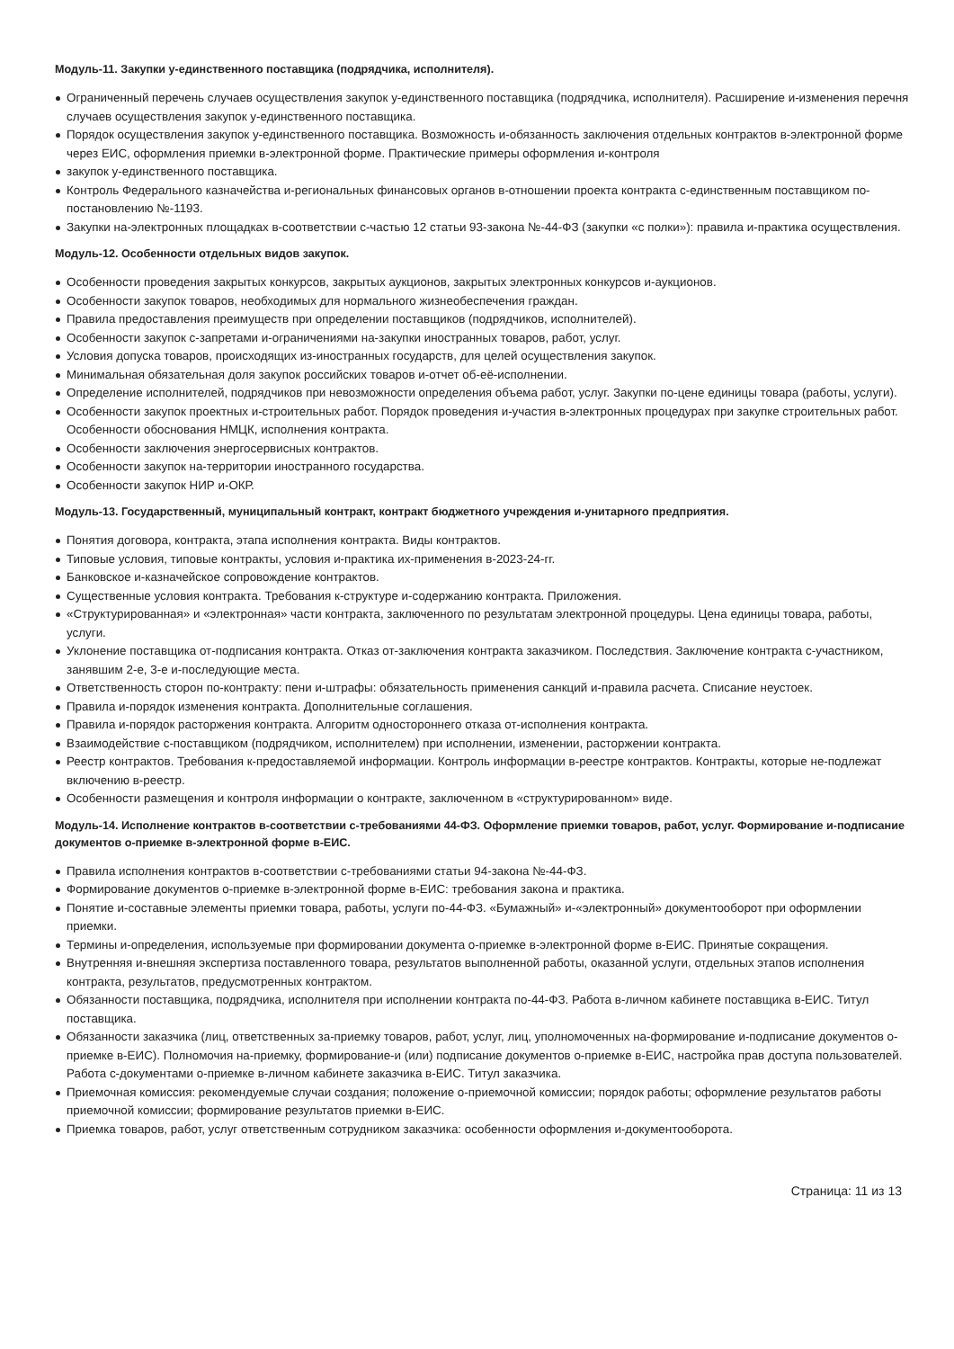Модуль-11. Закупки у-единственного поставщика (подрядчика, исполнителя).
Ограниченный перечень случаев осуществления закупок у-единственного поставщика (подрядчика, исполнителя). Расширение и-изменения перечня случаев осуществления закупок у-единственного поставщика.
Порядок осуществления закупок у-единственного поставщика. Возможность и-обязанность заключения отдельных контрактов в-электронной форме через ЕИС, оформления приемки в-электронной форме. Практические примеры оформления и-контроля
закупок у-единственного поставщика.
Контроль Федерального казначейства и-региональных финансовых органов в-отношении проекта контракта с-единственным поставщиком по-постановлению №-1193.
Закупки на-электронных площадках в-соответствии с-частью 12 статьи 93-закона №-44-ФЗ (закупки «с полки»): правила и-практика осуществления.
Модуль-12. Особенности отдельных видов закупок.
Особенности проведения закрытых конкурсов, закрытых аукционов, закрытых электронных конкурсов и-аукционов.
Особенности закупок товаров, необходимых для нормального жизнеобеспечения граждан.
Правила предоставления преимуществ при определении поставщиков (подрядчиков, исполнителей).
Особенности закупок с-запретами и-ограничениями на-закупки иностранных товаров, работ, услуг.
Условия допуска товаров, происходящих из-иностранных государств, для целей осуществления закупок.
Минимальная обязательная доля закупок российских товаров и-отчет об-её-исполнении.
Определение исполнителей, подрядчиков при невозможности определения объема работ, услуг. Закупки по-цене единицы товара (работы, услуги).
Особенности закупок проектных и-строительных работ. Порядок проведения и-участия в-электронных процедурах при закупке строительных работ. Особенности обоснования НМЦК, исполнения контракта.
Особенности заключения энергосервисных контрактов.
Особенности закупок на-территории иностранного государства.
Особенности закупок НИР и-ОКР.
Модуль-13. Государственный, муниципальный контракт, контракт бюджетного учреждения и-унитарного предприятия.
Понятия договора, контракта, этапа исполнения контракта. Виды контрактов.
Типовые условия, типовые контракты, условия и-практика их-применения в-2023-24-гг.
Банковское и-казначейское сопровождение контрактов.
Существенные условия контракта. Требования к-структуре и-содержанию контракта. Приложения.
«Структурированная» и «электронная» части контракта, заключенного по результатам электронной процедуры. Цена единицы товара, работы, услуги.
Уклонение поставщика от-подписания контракта. Отказ от-заключения контракта заказчиком. Последствия. Заключение контракта с-участником, занявшим 2-е, 3-е и-последующие места.
Ответственность сторон по-контракту: пени и-штрафы: обязательность применения санкций и-правила расчета. Списание неустоек.
Правила и-порядок изменения контракта. Дополнительные соглашения.
Правила и-порядок расторжения контракта. Алгоритм одностороннего отказа от-исполнения контракта.
Взаимодействие с-поставщиком (подрядчиком, исполнителем) при исполнении, изменении, расторжении контракта.
Реестр контрактов. Требования к-предоставляемой информации. Контроль информации в-реестре контрактов. Контракты, которые не-подлежат включению в-реестр.
Особенности размещения и контроля информации о контракте, заключенном в «структурированном» виде.
Модуль-14. Исполнение контрактов в-соответствии с-требованиями 44-ФЗ. Оформление приемки товаров, работ, услуг. Формирование и-подписание документов о-приемке в-электронной форме в-ЕИС.
Правила исполнения контрактов в-соответствии с-требованиями статьи 94-закона №-44-ФЗ.
Формирование документов о-приемке в-электронной форме в-ЕИС: требования закона и практика.
Понятие и-составные элементы приемки товара, работы, услуги по-44-ФЗ. «Бумажный» и-«электронный» документооборот при оформлении приемки.
Термины и-определения, используемые при формировании документа о-приемке в-электронной форме в-ЕИС. Принятые сокращения.
Внутренняя и-внешняя экспертиза поставленного товара, результатов выполненной работы, оказанной услуги, отдельных этапов исполнения контракта, результатов, предусмотренных контрактом.
Обязанности поставщика, подрядчика, исполнителя при исполнении контракта по-44-ФЗ. Работа в-личном кабинете поставщика в-ЕИС. Титул поставщика.
Обязанности заказчика (лиц, ответственных за-приемку товаров, работ, услуг, лиц, уполномоченных на-формирование и-подписание документов о-приемке в-ЕИС). Полномочия на-приемку, формирование-и (или) подписание документов о-приемке в-ЕИС, настройка прав доступа пользователей. Работа с-документами о-приемке в-личном кабинете заказчика в-ЕИС. Титул заказчика.
Приемочная комиссия: рекомендуемые случаи создания; положение о-приемочной комиссии; порядок работы; оформление результатов работы приемочной комиссии; формирование результатов приемки в-ЕИС.
Приемка товаров, работ, услуг ответственным сотрудником заказчика: особенности оформления и-документооборота.
Страница: 11 из 13